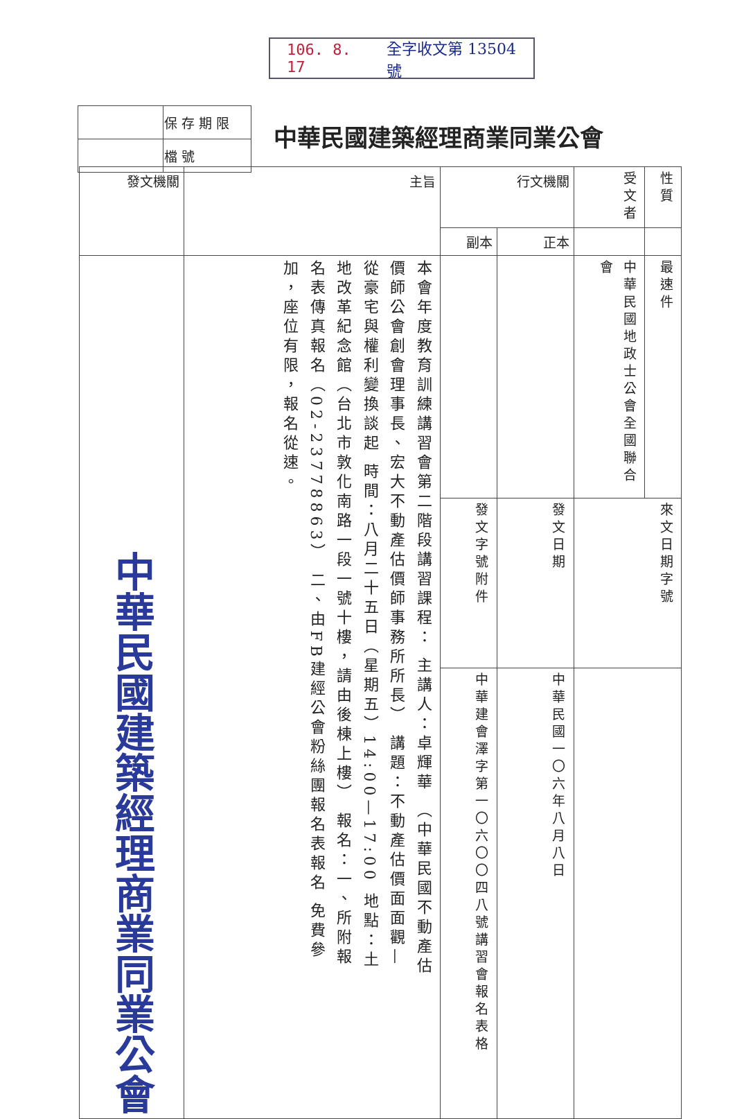106. 8. 17 全字收文第 13504 號
| | 保 存 期 限 |
| | 檔 號 |
中華民國建築經理商業同業公會
| 性質 | 受文者 | 行文機關 | | 主旨 | 發文機關 |
| | | 正本 | 副本 | | |
| 最速件 | 中華民國地政士公會全國聯合會 | | | 本會年度教育訓練講習會第二階段講習課程： 主講人：卓輝華 （中華民國不動產估價師公會創會理事長、宏大不動產估價師事務所所長） 講題：不動產估價面面觀—從豪宅與權利變換談起 時間：八月二十五日（星期五）14:00—17:00 地點：土地改革紀念館（台北市敦化南路一段一號十樓，請由後棟上樓） 報名：一、所附報名表傳真報名（02-23778863） 二、由FB建經公會粉絲團報名表報名 免費參加，座位有限，報名從速。 | 中華民國建築經理商業同業公會 |
| 來文日期字號 | | 發文日期 | 發文字號 附件 | | |
| | | 中華民國一〇六年八月八日 | 中華建會澤字第一〇六〇〇四八號 講習會報名表格 | | |